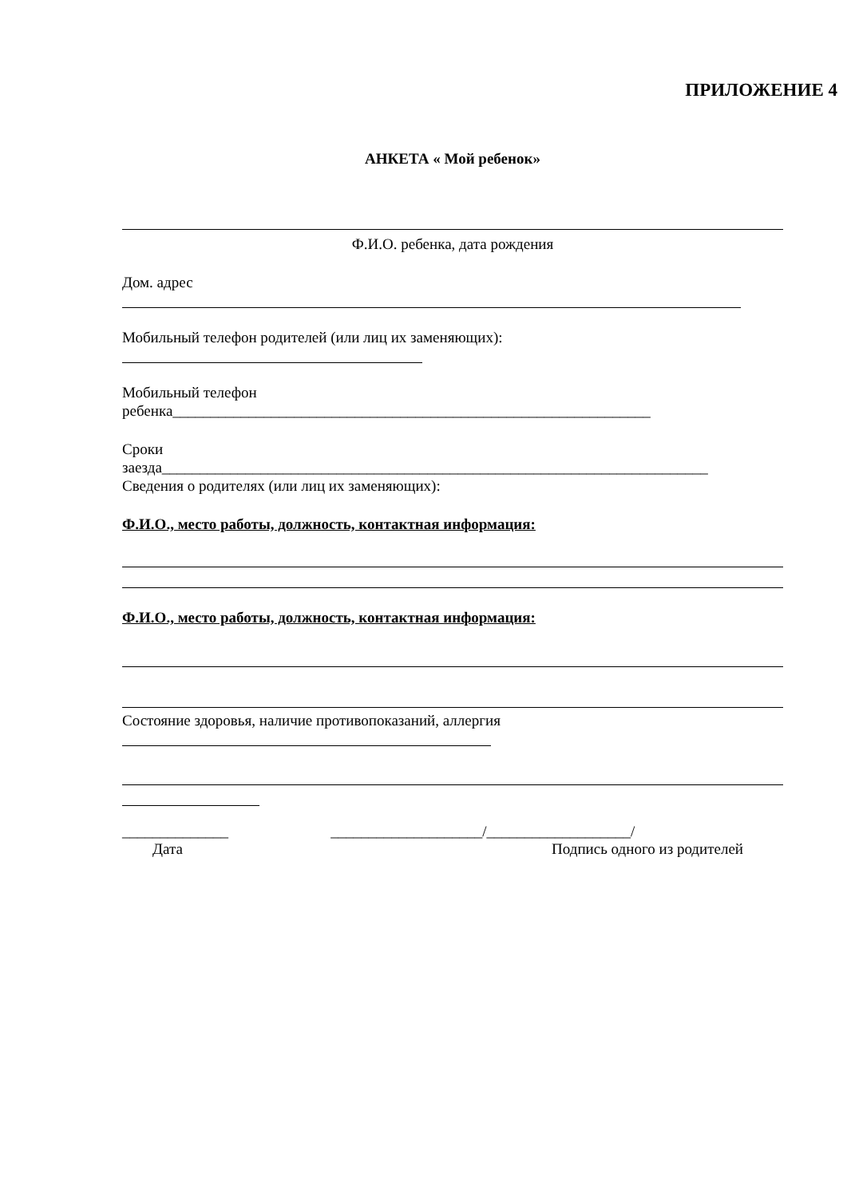ПРИЛОЖЕНИЕ 4
АНКЕТА « Мой ребенок»
Ф.И.О. ребенка, дата рождения
Дом. адрес
Мобильный телефон родителей (или лиц их заменяющих):
Мобильный телефон
ребенка_______________________________________________________________
Сроки
заезда________________________________________________________________________
Сведения о родителях (или лиц их заменяющих):
Ф.И.О., место работы, должность, контактная информация:
Ф.И.О., место работы, должность, контактная информация:
Состояние здоровья, наличие противопоказаний, аллергия
______________ ____________________/___________________/
Дата Подпись одного из родителей